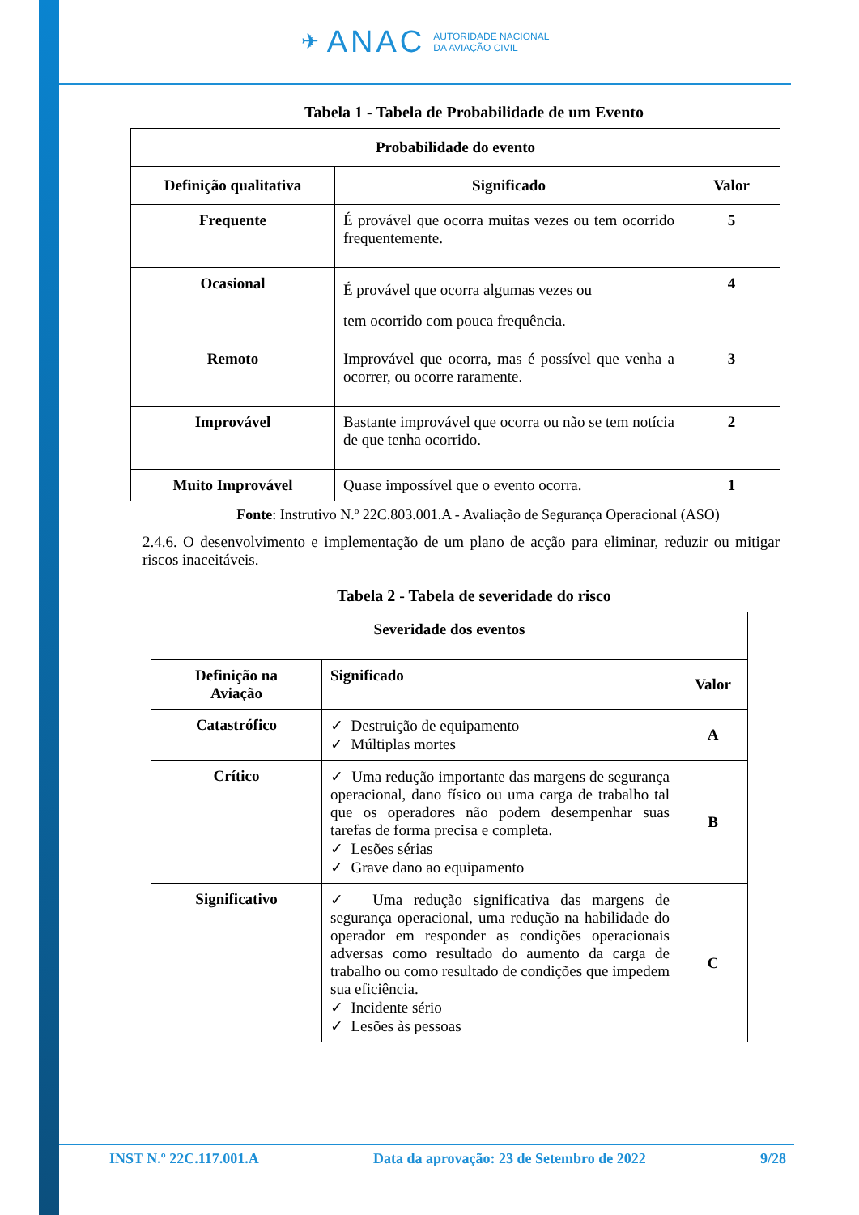✈ ANAC AUTORIDADE NACIONAL
DA AVIAÇÃO CIVIL
Tabela 1 - Tabela de Probabilidade de um Evento
| Probabilidade do evento | | |
| --- | --- | --- |
| Definição qualitativa | Significado | Valor |
| Frequente | É provável que ocorra muitas vezes ou tem ocorrido frequentemente. | 5 |
| Ocasional | É provável que ocorra algumas vezes ou tem ocorrido com pouca frequência. | 4 |
| Remoto | Improvável que ocorra, mas é possível que venha a ocorrer, ou ocorre raramente. | 3 |
| Improvável | Bastante improvável que ocorra ou não se tem notícia de que tenha ocorrido. | 2 |
| Muito Improvável | Quase impossível que o evento ocorra. | 1 |
Fonte: Instrutivo N.º 22C.803.001.A - Avaliação de Segurança Operacional (ASO)
2.4.6. O desenvolvimento e implementação de um plano de acção para eliminar, reduzir ou mitigar riscos inaceitáveis.
Tabela 2 - Tabela de severidade do risco
| Severidade dos eventos | | |
| --- | --- | --- |
| Definição na Aviação | Significado | Valor |
| Catastrófico | ✓ Destruição de equipamento ✓ Múltiplas mortes | A |
| Crítico | ✓ Uma redução importante das margens de segurança operacional, dano físico ou uma carga de trabalho tal que os operadores não podem desempenhar suas tarefas de forma precisa e completa. ✓ Lesões sérias ✓ Grave dano ao equipamento | B |
| Significativo | ✓ Uma redução significativa das margens de segurança operacional, uma redução na habilidade do operador em responder as condições operacionais adversas como resultado do aumento da carga de trabalho ou como resultado de condições que impedem sua eficiência. ✓ Incidente sério ✓ Lesões às pessoas | C |
INST N.º 22C.117.001.A Data da aprovação: 23 de Setembro de 2022 9/28